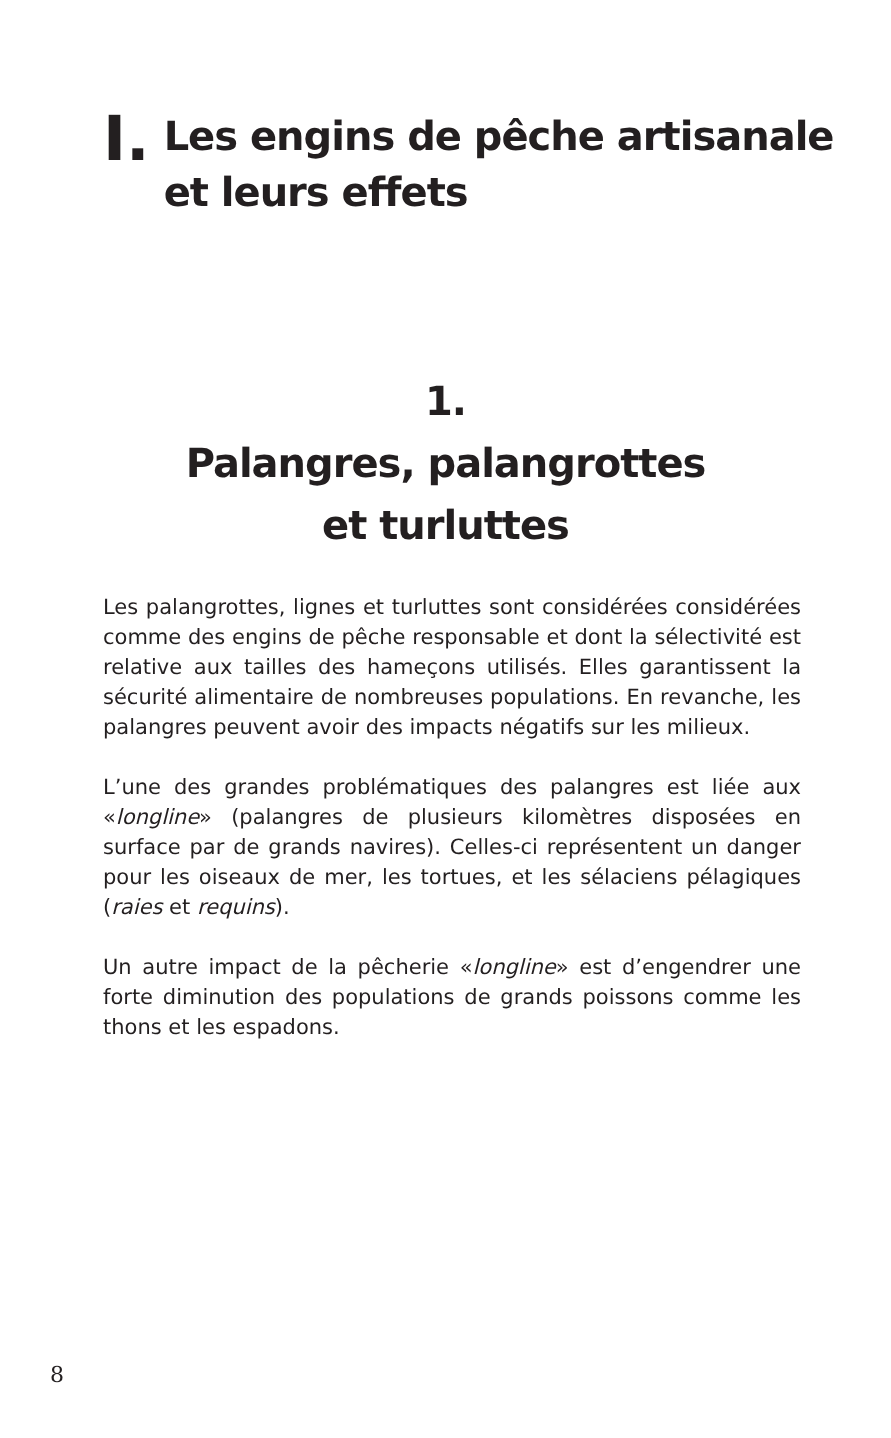I.
Les engins de pêche artisanale
et leurs effets
1.
Palangres, palangrottes
et turluttes
Les palangrottes, lignes et turluttes sont considérées considérées comme des engins de pêche responsable et dont la sélectivité est relative aux tailles des hameçons utilisés. Elles garantissent la sécurité alimentaire de nombreuses populations. En revanche, les palangres peuvent avoir des impacts négatifs sur les milieux.
L’une des grandes problématiques des palangres est liée aux «longline» (palangres de plusieurs kilomètres disposées en surface par de grands navires). Celles-ci représentent un danger pour les oiseaux de mer, les tortues, et les sélaciens pélagiques (raies et requins).
Un autre impact de la pêcherie «longline» est d’engendrer une forte diminution des populations de grands poissons comme les thons et les espadons.
8